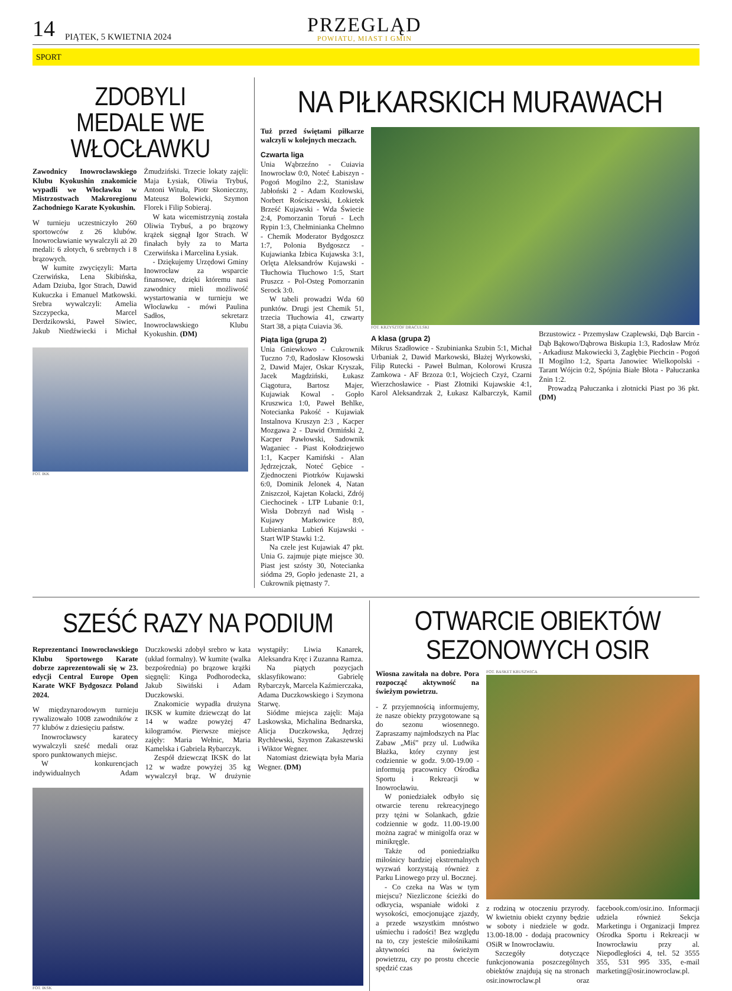14
PIĄTEK, 5 KWIETNIA 2024
PRZEGLĄD
POWIATU, MIAST I GMIN
SPORT
ZDOBYLI MEDALE WE WŁOCŁAWKU
Zawodnicy Inowrocławskiego Klubu Kyokushin znakomicie wypadli we Włocławku w Mistrzostwach Makroregionu Zachodniego Karate Kyokushin.
W turnieju uczestniczyło 260 sportowców z 26 klubów. Inowrocławianie wywalczyli aż 20 medali: 6 złotych, 6 srebrnych i 8 brązowych.
W kumite zwycięzyli: Marta Czerwińska, Lena Skibińska, Adam Dziuba, Igor Strach, Dawid Kukuczka i Emanuel Matkowski. Srebra wywalczyli: Amelia Szczypecka, Marcel Derdzikowski, Paweł Siwiec, Jakub Niedźwiecki i Michał Żmudziński. Trzecie lokaty zajęli: Maja Łysiak, Oliwia Trybuś, Antoni Wituła, Piotr Skonieczny, Mateusz Bolewicki, Szymon Florek i Filip Sobieraj.
W kata wicemistrzynią została Oliwia Trybuś, a po brązowy krążek sięgnął Igor Strach. W finałach były za to Marta Czerwińska i Marcelina Łysiak.
- Dziękujemy Urzędowi Gminy Inowrocław za wsparcie finansowe, dzięki któremu nasi zawodnicy mieli możliwość wystartowania w turnieju we Włocławku - mówi Paulina Sadłos, sekretarz Inowrocławskiego Klubu Kyokushin. (DM)
FOT. IKK
NA PIŁKARSKICH MURAWACH
Tuż przed świętami piłkarze walczyli w kolejnych meczach.
Czwarta liga
Unia Wąbrzeźno - Cuiavia Inowrocław 0:0, Noteć Łabiszyn - Pogoń Mogilno 2:2, Stanisław Jabłoński 2 - Adam Kozłowski, Norbert Rościszewski, Łokietek Brześć Kujawski - Wda Świecie 2:4, Pomorzanin Toruń - Lech Rypin 1:3, Chełminianka Chełmno - Chemik Moderator Bydgoszcz 1:7, Polonia Bydgoszcz - Kujawianka Izbica Kujawska 3:1, Orlęta Aleksandrów Kujawski - Tłuchowia Tłuchowo 1:5, Start Pruszcz - Pol-Osteg Pomorzanin Serock 3:0.
W tabeli prowadzi Wda 60 punktów. Drugi jest Chemik 51, trzecia Tłuchowia 41, czwarty Start 38, a piąta Cuiavia 36.
Piąta liga (grupa 2)
Unia Gniewkowo - Cukrownik Tuczno 7:0, Radosław Kłosowski 2, Dawid Majer, Oskar Kryszak, Jacek Magdziński, Łukasz Ciągotura, Bartosz Majer, Kujawiak Kowal - Gopło Kruszwica 1:0, Paweł Behlke, Notecianka Pakość - Kujawiak Instalnova Kruszyn 2:3 , Kacper Mozgawa 2 - Dawid Ormiński 2, Kacper Pawłowski, Sadownik Waganiec - Piast Kołodziejewo 1:1, Kacper Kamiński - Alan Jędrzejczak, Noteć Gębice - Zjednoczeni Piotrków Kujawski 6:0, Dominik Jelonek 4, Natan Zniszczoł, Kajetan Kołacki, Zdrój Ciechocinek - LTP Lubanie 0:1, Wisła Dobrzyń nad Wisłą - Kujawy Markowice 8:0, Lubienianka Lubień Kujawski - Start WIP Stawki 1:2.
Na czele jest Kujawiak 47 pkt. Unia G. zajmuje piąte miejsce 30. Piast jest szósty 30, Notecianka siódma 29, Gopło jedenaste 21, a Cukrownik piętnasty 7.
FOT. KRZYSZTOF DRACULSKI
A klasa (grupa 2)
Mikrus Szadłowice - Szubinianka Szubin 5:1, Michał Urbaniak 2, Dawid Markowski, Błażej Wyrkowski, Filip Rutecki - Paweł Bulman, Kolorowi Krusza Zamkowa - AF Brzoza 0:1, Wojciech Czyż, Czarni Wierzchosławice - Piast Złotniki Kujawskie 4:1, Karol Aleksandrzak 2, Łukasz Kalbarczyk, Kamil Brzustowicz - Przemysław Czaplewski, Dąb Barcin - Dąb Bąkowo/Dąbrowa Biskupia 1:3, Radosław Mróz - Arkadiusz Makowiecki 3, Zagłębie Piechcin - Pogoń II Mogilno 1:2, Sparta Janowiec Wielkopolski - Tarant Wójcin 0:2, Spójnia Białe Błota - Pałuczanka Żnin 1:2.
Prowadzą Pałuczanka i złotnicki Piast po 36 pkt. (DM)
SZEŚĆ RAZY NA PODIUM
Reprezentanci Inowrocławskiego Klubu Sportowego Karate dobrze zaprezentowali się w 23. edycji Central Europe Open Karate WKF Bydgoszcz Poland 2024.
W międzynarodowym turnieju rywalizowało 1008 zawodników z 77 klubów z dziesięciu państw.
Inowrocławscy karateсy wywalczyli sześć medali oraz sporo punktowanych miejsc.
W konkurencjach indywidualnych Adam Duczkowski zdobył srebro w kata (układ formalny). W kumite (walka bezpośrednia) po brązowe krążki sięgnęli: Kinga Podhorodecka, Jakub Siwiński i Adam Duczkowski.
Znakomicie wypadła drużyna IKSK w kumite dziewcząt do lat 14 w wadze powyżej 47 kilogramów. Pierwsze miejsce zajęły: Maria Wełnic, Maria Kamelska i Gabriela Rybarczyk.
Zespół dziewcząt IKSK do lat 12 w wadze powyżej 35 kg wywalczył brąz. W drużynie wystąpiły: Liwia Kanarek, Aleksandra Kręc i Zuzanna Ramza.
Na piątych pozycjach sklasyfikowano: Gabrielę Rybarczyk, Marcela Kaźmierczaka, Adama Duczkowskiego i Szymona Starwę.
Siódme miejsca zajęli: Maja Laskowska, Michalina Bednarska, Alicja Duczkowska, Jędrzej Rychlewski, Szymon Zakaszewski i Wiktor Wegner.
Natomiast dziewiąta była Maria Wegner. (DM)
FOT. IKSK
OTWARCIE OBIEKTÓW SEZONOWYCH OSIR
Wiosna zawitała na dobre. Pora rozpocząć aktywność na świeżym powietrzu.
- Z przyjemnością informujemy, że nasze obiekty przygotowane są do sezonu wiosennego. Zapraszamy najmłodszych na Plac Zabaw „Miś” przy ul. Ludwika Błażka, który czynny jest codziennie w godz. 9.00-19.00 - informują pracownicy Ośrodka Sportu i Rekreacji w Inowrocławiu.
W poniedziałek odbyło się otwarcie terenu rekreacyjnego przy tężni w Solankach, gdzie codziennie w godz. 11.00-19.00 można zagrać w minigolfa oraz w minikręgle.
Także od poniedziałku miłośnicy bardziej ekstremalnych wyzwań korzystają również z Parku Linowego przy ul. Bocznej.
- Co czeka na Was w tym miejscu? Niezliczone ścieżki do odkrycia, wspaniałe widoki z wysokości, emocjonujące zjazdy, a przede wszystkim mnóstwo uśmiechu i radości! Bez względu na to, czy jesteście miłośnikami aktywności na świeżym powietrzu, czy po prostu chcecie spędzić czas
FOT. BASKET KRUSZWICA
z rodziną w otoczeniu przyrody. W kwietniu obiekt czynny będzie w soboty i niedziele w godz. 13.00-18.00 - dodają pracownicy OSiR w Inowrocławiu.
Szczegóły dotyczące funkcjonowania poszczególnych obiektów znajdują się na stronach osir.inowroclaw.pl oraz facebook.com/osir.ino. Informacji udziela również Sekcja Marketingu i Organizacji Imprez Ośrodka Sportu i Rekreacji w Inowrocławiu przy al. Niepodległości 4, tel. 52 3555 355, 531 995 335, e-mail marketing@osir.inowroclaw.pl.